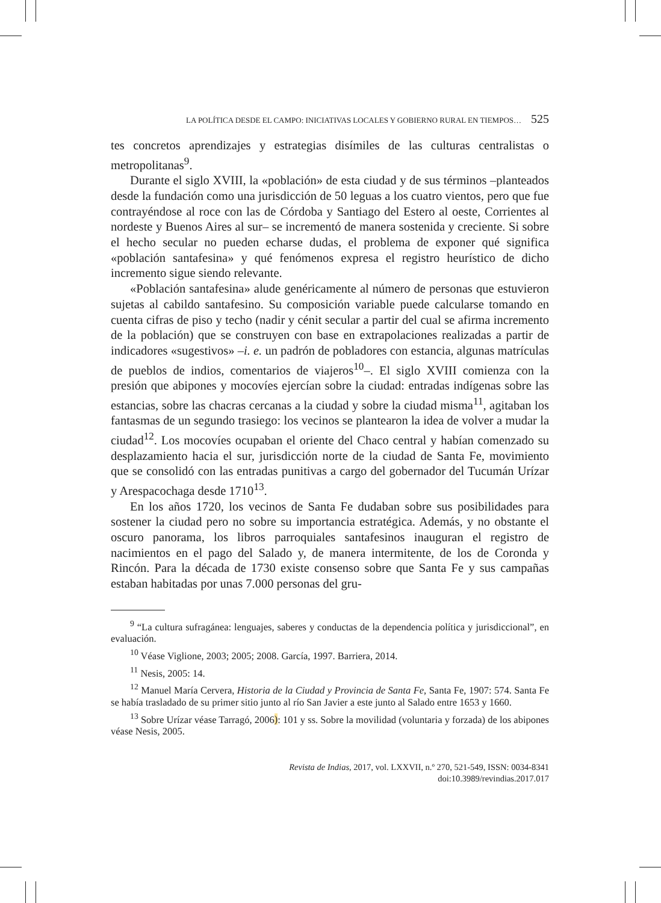LA POLÍTICA DESDE EL CAMPO: INICIATIVAS LOCALES Y GOBIERNO RURAL EN TIEMPOS… 525
tes concretos aprendizajes y estrategias disímiles de las culturas centralistas o metropolitanas<sup>9</sup>.
Durante el siglo XVIII, la «población» de esta ciudad y de sus términos –planteados desde la fundación como una jurisdicción de 50 leguas a los cuatro vientos, pero que fue contrayéndose al roce con las de Córdoba y Santiago del Estero al oeste, Corrientes al nordeste y Buenos Aires al sur– se incrementó de manera sostenida y creciente. Si sobre el hecho secular no pueden echarse dudas, el problema de exponer qué significa «población santafesina» y qué fenómenos expresa el registro heurístico de dicho incremento sigue siendo relevante.
«Población santafesina» alude genéricamente al número de personas que estuvieron sujetas al cabildo santafesino. Su composición variable puede calcularse tomando en cuenta cifras de piso y techo (nadir y cénit secular a partir del cual se afirma incremento de la población) que se construyen con base en extrapolaciones realizadas a partir de indicadores «sugestivos» –i. e. un padrón de pobladores con estancia, algunas matrículas de pueblos de indios, comentarios de viajeros<sup>10</sup>–. El siglo XVIII comienza con la presión que abipones y mocovíes ejercían sobre la ciudad: entradas indígenas sobre las estancias, sobre las chacras cercanas a la ciudad y sobre la ciudad misma<sup>11</sup>, agitaban los fantasmas de un segundo trasiego: los vecinos se plantearon la idea de volver a mudar la ciudad<sup>12</sup>. Los mocovíes ocupaban el oriente del Chaco central y habían comenzado su desplazamiento hacia el sur, jurisdicción norte de la ciudad de Santa Fe, movimiento que se consolidó con las entradas punitivas a cargo del gobernador del Tucumán Urízar y Arespacochaga desde 1710<sup>13</sup>.
En los años 1720, los vecinos de Santa Fe dudaban sobre sus posibilidades para sostener la ciudad pero no sobre su importancia estratégica. Además, y no obstante el oscuro panorama, los libros parroquiales santafesinos inauguran el registro de nacimientos en el pago del Salado y, de manera intermitente, de los de Coronda y Rincón. Para la década de 1730 existe consenso sobre que Santa Fe y sus campañas estaban habitadas por unas 7.000 personas del gru-
<sup>9</sup> “La cultura sufragánea: lenguajes, saberes y conductas de la dependencia política y jurisdiccional”, en evaluación.
<sup>10</sup> Véase Viglione, 2003; 2005; 2008. García, 1997. Barriera, 2014.
<sup>11</sup> Nesis, 2005: 14.
<sup>12</sup> Manuel María Cervera, Historia de la Ciudad y Provincia de Santa Fe, Santa Fe, 1907: 574. Santa Fe se había trasladado de su primer sitio junto al río San Javier a este junto al Salado entre 1653 y 1660.
<sup>13</sup> Sobre Urízar véase Tarragó, 2006): 101 y ss. Sobre la movilidad (voluntaria y forzada) de los abipones véase Nesis, 2005.
Revista de Indias, 2017, vol. LXXVII, n.º 270, 521-549, ISSN: 0034-8341
doi:10.3989/revindias.2017.017